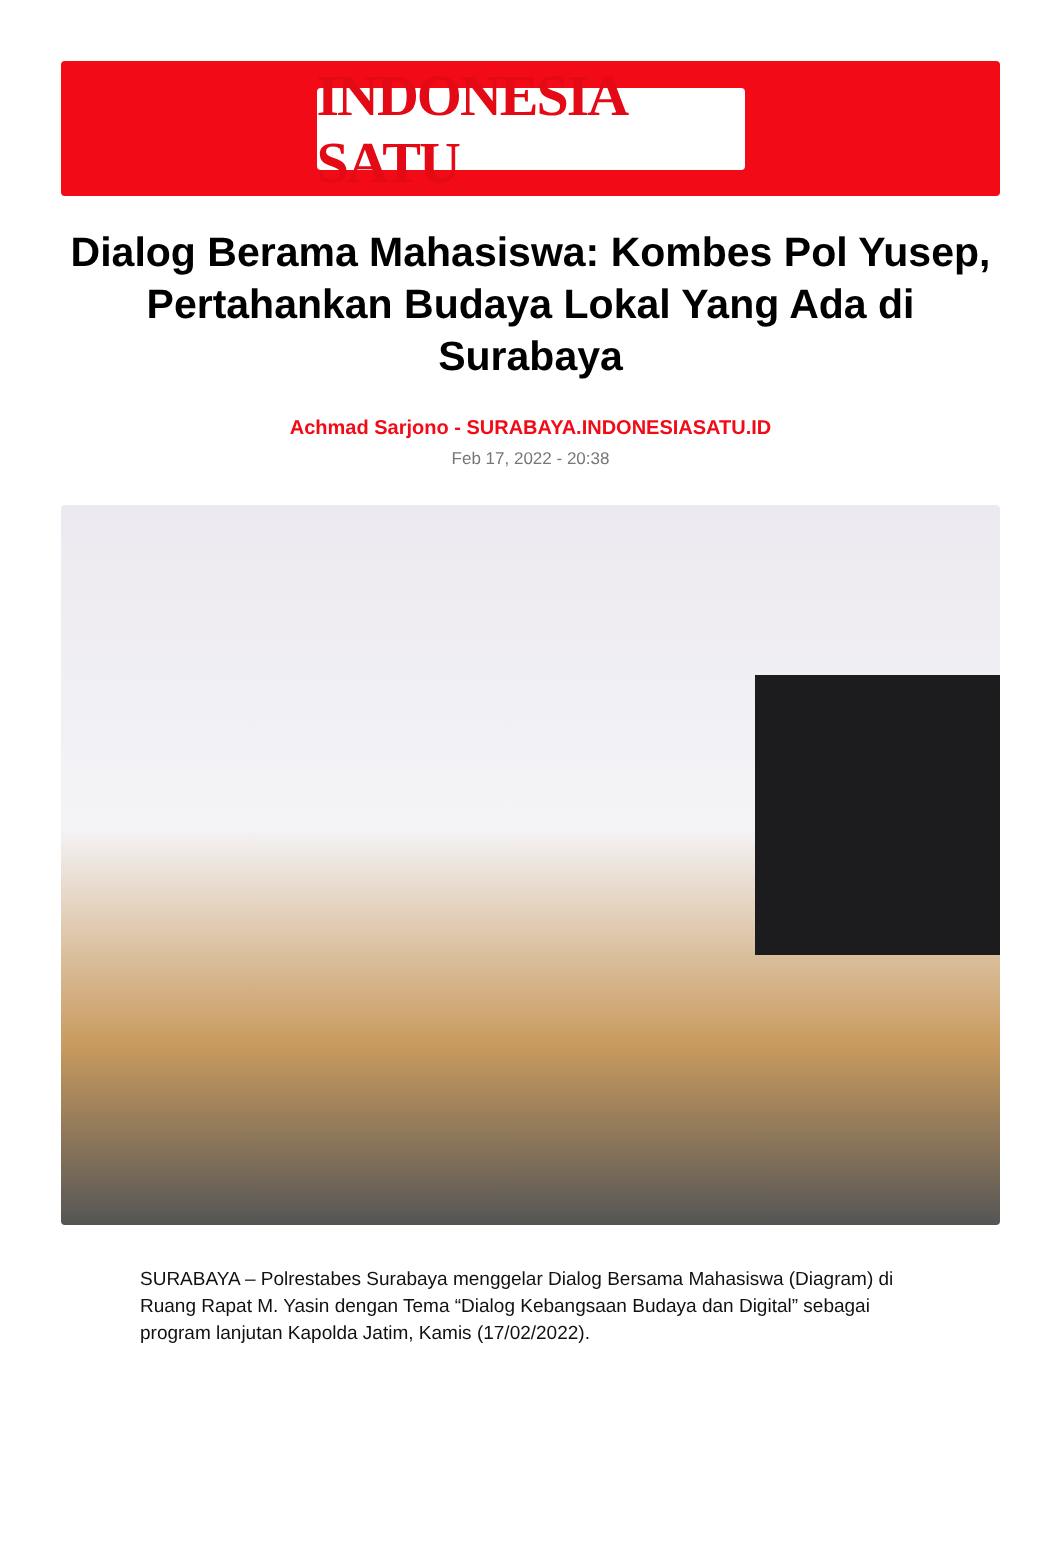INDONESIA SATU
Dialog Berama Mahasiswa: Kombes Pol Yusep, Pertahankan Budaya Lokal Yang Ada di Surabaya
Achmad Sarjono - SURABAYA.INDONESIASATU.ID
Feb 17, 2022 - 20:38
SURABAYA – Polrestabes Surabaya menggelar Dialog Bersama Mahasiswa (Diagram) di Ruang Rapat M. Yasin dengan Tema “Dialog Kebangsaan Budaya dan Digital” sebagai program lanjutan Kapolda Jatim, Kamis (17/02/2022).